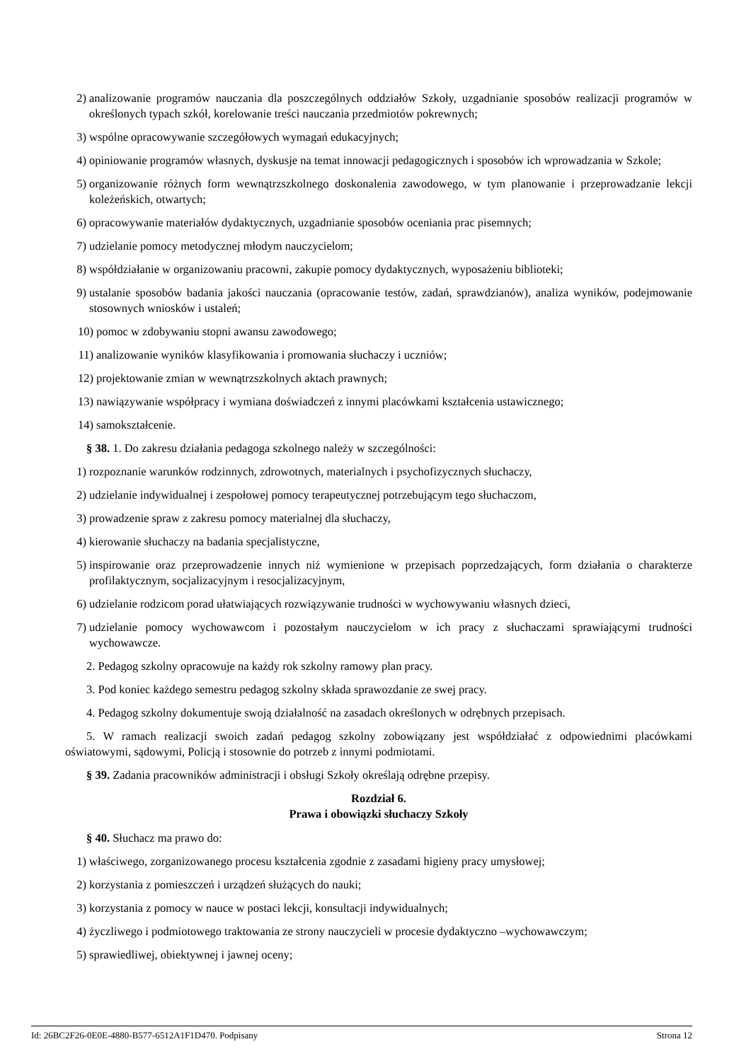2) analizowanie programów nauczania dla poszczególnych oddziałów Szkoły, uzgadnianie sposobów realizacji programów w określonych typach szkół, korelowanie treści nauczania przedmiotów pokrewnych;
3) wspólne opracowywanie szczegółowych wymagań edukacyjnych;
4) opiniowanie programów własnych, dyskusje na temat innowacji pedagogicznych i sposobów ich wprowadzania w Szkole;
5) organizowanie różnych form wewnątrzszkolnego doskonalenia zawodowego, w tym planowanie i przeprowadzanie lekcji koleżeńskich, otwartych;
6) opracowywanie materiałów dydaktycznych, uzgadnianie sposobów oceniania prac pisemnych;
7) udzielanie pomocy metodycznej młodym nauczycielom;
8) współdziałanie w organizowaniu pracowni, zakupie pomocy dydaktycznych, wyposażeniu biblioteki;
9) ustalanie sposobów badania jakości nauczania (opracowanie testów, zadań, sprawdzianów), analiza wyników, podejmowanie stosownych wniosków i ustaleń;
10) pomoc w zdobywaniu stopni awansu zawodowego;
11) analizowanie wyników klasyfikowania i promowania słuchaczy i uczniów;
12) projektowanie zmian w wewnątrzszkolnych aktach prawnych;
13) nawiązywanie współpracy i wymiana doświadczeń z innymi placówkami kształcenia ustawicznego;
14) samokształcenie.
§ 38. 1. Do zakresu działania pedagoga szkolnego należy w szczególności:
1) rozpoznanie warunków rodzinnych, zdrowotnych, materialnych i psychofizycznych słuchaczy,
2) udzielanie indywidualnej i zespołowej pomocy terapeutycznej potrzebującym tego słuchaczom,
3) prowadzenie spraw z zakresu pomocy materialnej dla słuchaczy,
4) kierowanie słuchaczy na badania specjalistyczne,
5) inspirowanie oraz przeprowadzenie innych niż wymienione w przepisach poprzedzających, form działania o charakterze profilaktycznym, socjalizacyjnym i resocjalizacyjnym,
6) udzielanie rodzicom porad ułatwiających rozwiązywanie trudności w wychowywaniu własnych dzieci,
7) udzielanie pomocy wychowawcom i pozostałym nauczycielom w ich pracy z słuchaczami sprawiającymi trudności wychowawcze.
2. Pedagog szkolny opracowuje na każdy rok szkolny ramowy plan pracy.
3. Pod koniec każdego semestru pedagog szkolny składa sprawozdanie ze swej pracy.
4. Pedagog szkolny dokumentuje swoją działalność na zasadach określonych w odrębnych przepisach.
5. W ramach realizacji swoich zadań pedagog szkolny zobowiązany jest współdziałać z odpowiednimi placówkami oświatowymi, sądowymi, Policją i stosownie do potrzeb z innymi podmiotami.
§ 39. Zadania pracowników administracji i obsługi Szkoły określają odrębne przepisy.
Rozdział 6.
Prawa i obowiązki słuchaczy Szkoły
§ 40. Słuchacz ma prawo do:
1) właściwego, zorganizowanego procesu kształcenia zgodnie z zasadami higieny pracy umysłowej;
2) korzystania z pomieszczeń i urządzeń służących do nauki;
3) korzystania z pomocy w nauce w postaci lekcji, konsultacji indywidualnych;
4) życzliwego i podmiotowego traktowania ze strony nauczycieli w procesie dydaktyczno –wychowawczym;
5) sprawiedliwej, obiektywnej i jawnej oceny;
Id: 26BC2F26-0E0E-4880-B577-6512A1F1D470. Podpisany Strona 12